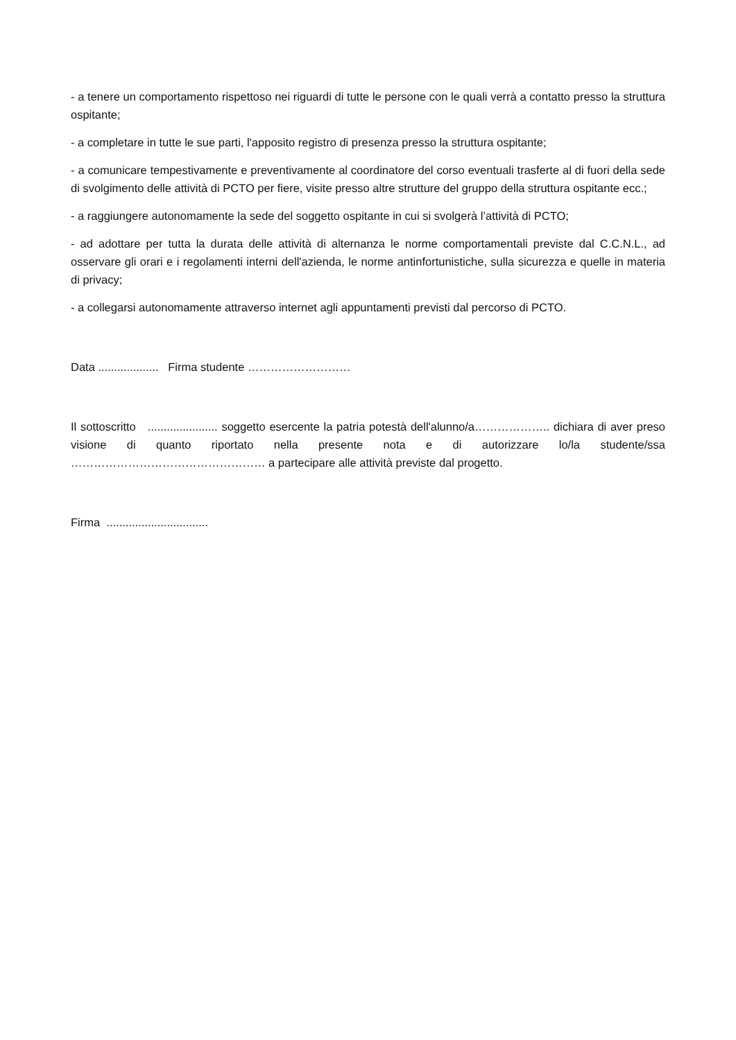- a tenere un comportamento rispettoso nei riguardi di tutte le persone con le quali verrà a contatto presso la struttura ospitante;
- a completare in tutte le sue parti, l'apposito registro di presenza presso la struttura ospitante;
- a comunicare tempestivamente e preventivamente al coordinatore del corso eventuali trasferte al di fuori della sede di svolgimento delle attività di PCTO per fiere, visite presso altre strutture del gruppo della struttura ospitante ecc.;
- a raggiungere autonomamente la sede del soggetto ospitante in cui si svolgerà l’attività di PCTO;
- ad adottare per tutta la durata delle attività di alternanza le norme comportamentali previste dal C.C.N.L., ad osservare gli orari e i regolamenti interni dell'azienda, le norme antinfortunistiche, sulla sicurezza e quelle in materia di privacy;
- a collegarsi autonomamente attraverso internet agli appuntamenti previsti dal percorso di PCTO.
Data ................... Firma studente ………………………
Il sottoscritto ...................... soggetto esercente la patria potestà dell'alunno/a……………….. dichiara di aver preso visione di quanto riportato nella presente nota e di autorizzare lo/la studente/ssa …………………………………………… a partecipare alle attività previste dal progetto.
Firma ................................